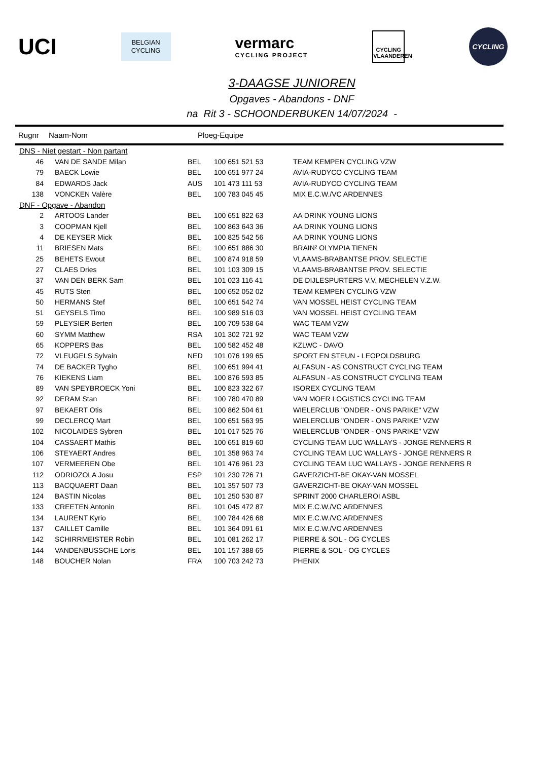UCI
BELGIAN
CYCLING
vermarc
CYCLING PROJECT
CYCLING VLAANDEREN
CYCLING
3-DAAGSE JUNIOREN
Opgaves - Abandons - DNF
na Rit 3 - SCHOONDERBUKEN 14/07/2024 -
Rugnr Naam-Nom Ploeg-Equipe
| DNS - Niet gestart - Non partant | | | | |
| 46 | VAN DE SANDE Milan | BEL | 100 651 521 53 | TEAM KEMPEN CYCLING VZW |
| 79 | BAECK Lowie | BEL | 100 651 977 24 | AVIA-RUDYCO CYCLING TEAM |
| 84 | EDWARDS Jack | AUS | 101 473 111 53 | AVIA-RUDYCO CYCLING TEAM |
| 138 | VONCKEN Valère | BEL | 100 783 045 45 | MIX E.C.W./VC ARDENNES |
| DNF - Opgave - Abandon | | | | |
| 2 | ARTOOS Lander | BEL | 100 651 822 63 | AA DRINK YOUNG LIONS |
| 3 | COOPMAN Kjell | BEL | 100 863 643 36 | AA DRINK YOUNG LIONS |
| 4 | DE KEYSER Mick | BEL | 100 825 542 56 | AA DRINK YOUNG LIONS |
| 11 | BRIESEN Mats | BEL | 100 651 886 30 | BRAIN² OLYMPIA TIENEN |
| 25 | BEHETS Ewout | BEL | 100 874 918 59 | VLAAMS-BRABANTSE PROV. SELECTIE |
| 27 | CLAES Dries | BEL | 101 103 309 15 | VLAAMS-BRABANTSE PROV. SELECTIE |
| 37 | VAN DEN BERK Sam | BEL | 101 023 116 41 | DE DIJLESPURTERS V.V. MECHELEN V.Z.W. |
| 45 | RUTS Sten | BEL | 100 652 052 02 | TEAM KEMPEN CYCLING VZW |
| 50 | HERMANS Stef | BEL | 100 651 542 74 | VAN MOSSEL HEIST CYCLING TEAM |
| 51 | GEYSELS Timo | BEL | 100 989 516 03 | VAN MOSSEL HEIST CYCLING TEAM |
| 59 | PLEYSIER Berten | BEL | 100 709 538 64 | WAC TEAM VZW |
| 60 | SYMM Matthew | RSA | 101 302 721 92 | WAC TEAM VZW |
| 65 | KOPPERS Bas | BEL | 100 582 452 48 | KZLWC - DAVO |
| 72 | VLEUGELS Sylvain | NED | 101 076 199 65 | SPORT EN STEUN - LEOPOLDSBURG |
| 74 | DE BACKER Tygho | BEL | 100 651 994 41 | ALFASUN - AS CONSTRUCT CYCLING TEAM |
| 76 | KIEKENS Liam | BEL | 100 876 593 85 | ALFASUN - AS CONSTRUCT CYCLING TEAM |
| 89 | VAN SPEYBROECK Yoni | BEL | 100 823 322 67 | ISOREX CYCLING TEAM |
| 92 | DERAM Stan | BEL | 100 780 470 89 | VAN MOER LOGISTICS CYCLING TEAM |
| 97 | BEKAERT Otis | BEL | 100 862 504 61 | WIELERCLUB "ONDER - ONS PARIKE" VZW |
| 99 | DECLERCQ Mart | BEL | 100 651 563 95 | WIELERCLUB "ONDER - ONS PARIKE" VZW |
| 102 | NICOLAIDES Sybren | BEL | 101 017 525 76 | WIELERCLUB "ONDER - ONS PARIKE" VZW |
| 104 | CASSAERT Mathis | BEL | 100 651 819 60 | CYCLING TEAM LUC WALLAYS - JONGE RENNERS R |
| 106 | STEYAERT Andres | BEL | 101 358 963 74 | CYCLING TEAM LUC WALLAYS - JONGE RENNERS R |
| 107 | VERMEEREN Obe | BEL | 101 476 961 23 | CYCLING TEAM LUC WALLAYS - JONGE RENNERS R |
| 112 | ODRIOZOLA Josu | ESP | 101 230 726 71 | GAVERZICHT-BE OKAY-VAN MOSSEL |
| 113 | BACQUAERT Daan | BEL | 101 357 507 73 | GAVERZICHT-BE OKAY-VAN MOSSEL |
| 124 | BASTIN Nicolas | BEL | 101 250 530 87 | SPRINT 2000 CHARLEROI ASBL |
| 133 | CREETEN Antonin | BEL | 101 045 472 87 | MIX E.C.W./VC ARDENNES |
| 134 | LAURENT Kyrio | BEL | 100 784 426 68 | MIX E.C.W./VC ARDENNES |
| 137 | CAILLET Camille | BEL | 101 364 091 61 | MIX E.C.W./VC ARDENNES |
| 142 | SCHIRRMEISTER Robin | BEL | 101 081 262 17 | PIERRE & SOL - OG CYCLES |
| 144 | VANDENBUSSCHE Loris | BEL | 101 157 388 65 | PIERRE & SOL - OG CYCLES |
| 148 | BOUCHER Nolan | FRA | 100 703 242 73 | PHENIX |